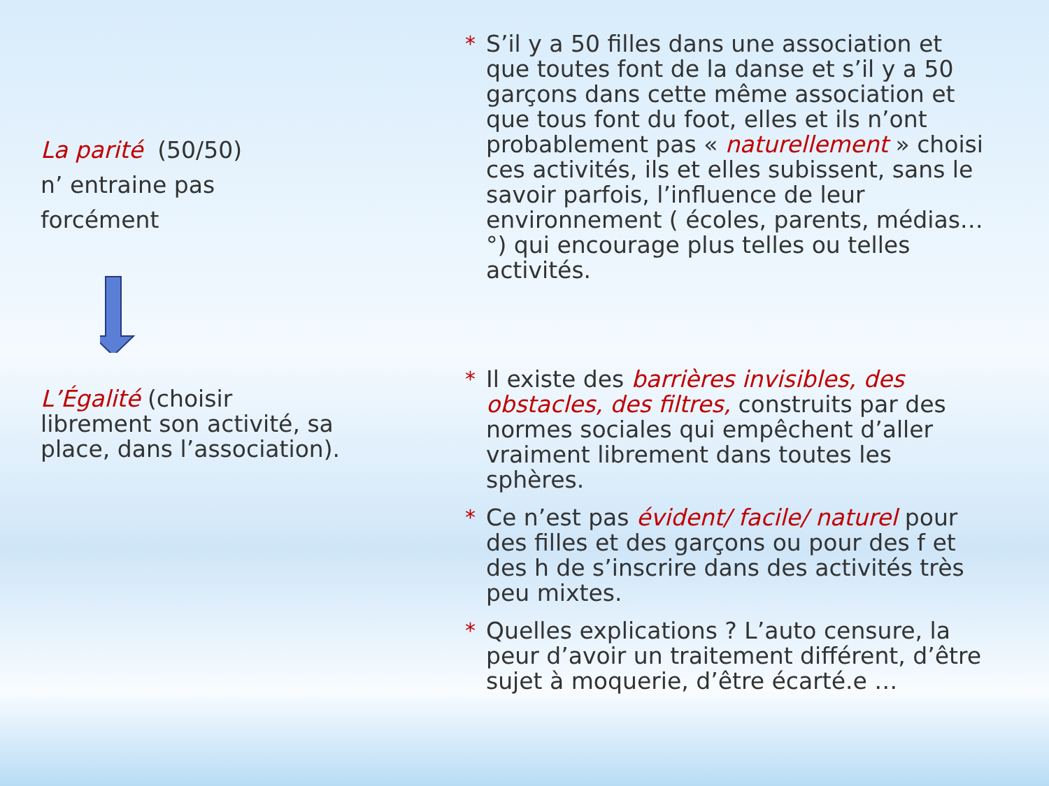La parité (50/50)
n’ entraine pas
forcément
L’Égalité (choisir librement son activité, sa place, dans l’association).
* S’il y a 50 filles dans une association et que toutes font de la danse et s’il y a 50 garçons dans cette même association et que tous font du foot, elles et ils n’ont probablement pas « naturellement » choisi ces activités, ils et elles subissent, sans le savoir parfois, l’influence de leur environnement ( écoles, parents, médias…°) qui encourage plus telles ou telles activités.
* Il existe des barrières invisibles, des obstacles, des filtres, construits par des normes sociales qui empêchent d’aller vraiment librement dans toutes les sphères.
* Ce n’est pas évident/ facile/ naturel pour des filles et des garçons ou pour des f et des h de s’inscrire dans des activités très peu mixtes.
* Quelles explications ? L’auto censure, la peur d’avoir un traitement différent, d’être sujet à moquerie, d’être écarté.e …